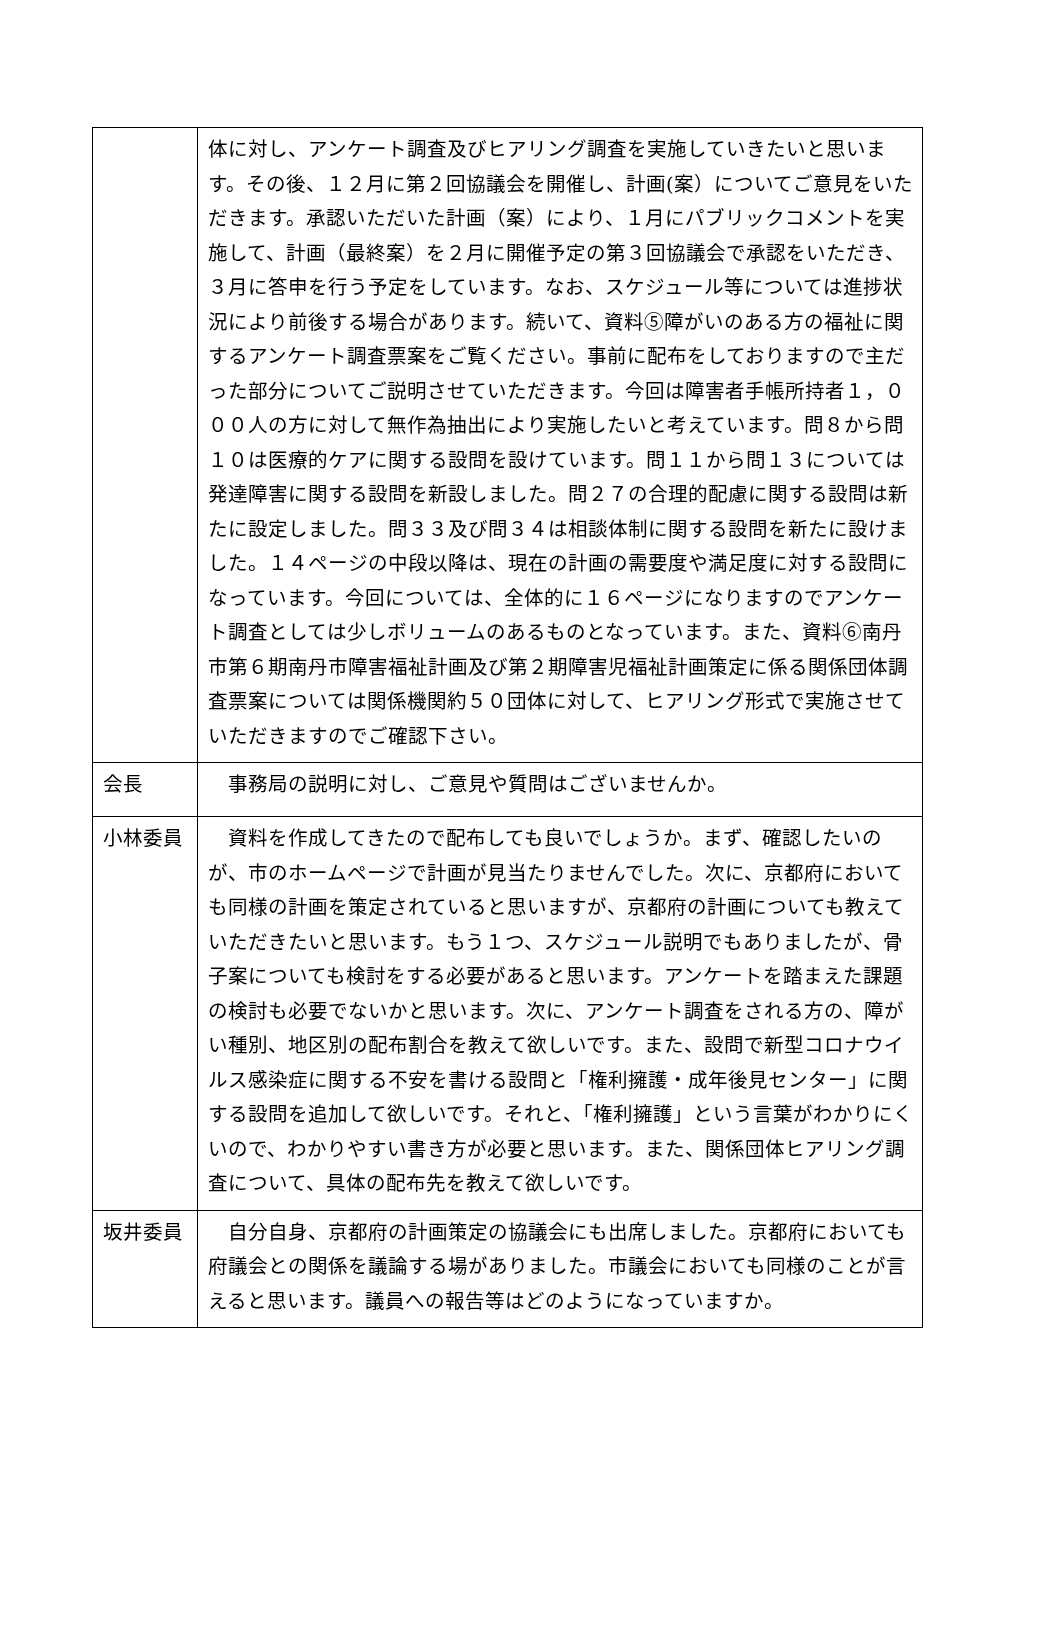| | 体に対し、アンケート調査及びヒアリング調査を実施していきたいと思います。その後、１２月に第２回協議会を開催し、計画(案）についてご意見をいただきます。承認いただいた計画（案）により、１月にパブリックコメントを実施して、計画（最終案）を２月に開催予定の第３回協議会で承認をいただき、３月に答申を行う予定をしています。なお、スケジュール等については進捗状況により前後する場合があります。続いて、資料⑤障がいのある方の福祉に関するアンケート調査票案をご覧ください。事前に配布をしておりますので主だった部分についてご説明させていただきます。今回は障害者手帳所持者１，０００人の方に対して無作為抽出により実施したいと考えています。問８から問１０は医療的ケアに関する設問を設けています。問１１から問１３については発達障害に関する設問を新設しました。問２７の合理的配慮に関する設問は新たに設定しました。問３３及び問３４は相談体制に関する設問を新たに設けました。１４ページの中段以降は、現在の計画の需要度や満足度に対する設問になっています。今回については、全体的に１６ページになりますのでアンケート調査としては少しボリュームのあるものとなっています。また、資料⑥南丹市第６期南丹市障害福祉計画及び第２期障害児福祉計画策定に係る関係団体調査票案については関係機関約５０団体に対して、ヒアリング形式で実施させていただきますのでご確認下さい。 |
| 会長 | 事務局の説明に対し、ご意見や質問はございませんか。 |
| 小林委員 | 資料を作成してきたので配布しても良いでしょうか。まず、確認したいのが、市のホームページで計画が見当たりませんでした。次に、京都府においても同様の計画を策定されていると思いますが、京都府の計画についても教えていただきたいと思います。もう１つ、スケジュール説明でもありましたが、骨子案についても検討をする必要があると思います。アンケートを踏まえた課題の検討も必要でないかと思います。次に、アンケート調査をされる方の、障がい種別、地区別の配布割合を教えて欲しいです。また、設問で新型コロナウイルス感染症に関する不安を書ける設問と「権利擁護・成年後見センター」に関する設問を追加して欲しいです。それと、「権利擁護」という言葉がわかりにくいので、わかりやすい書き方が必要と思います。また、関係団体ヒアリング調査について、具体の配布先を教えて欲しいです。 |
| 坂井委員 | 自分自身、京都府の計画策定の協議会にも出席しました。京都府においても府議会との関係を議論する場がありました。市議会においても同様のことが言えると思います。議員への報告等はどのようになっていますか。 |